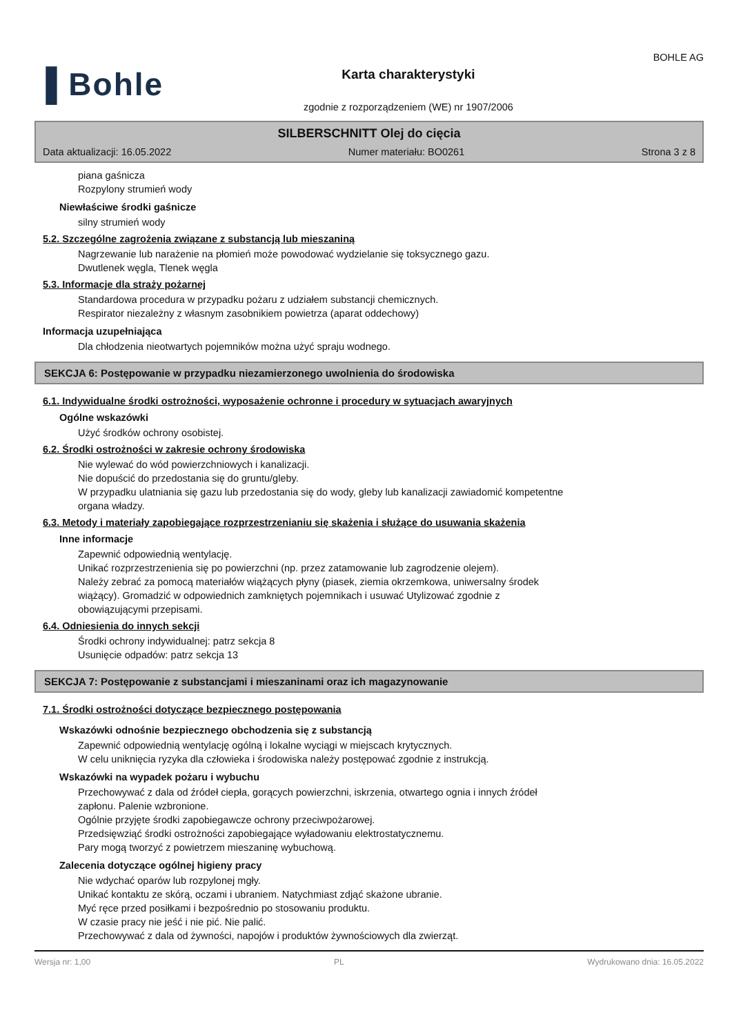▐ Bohle
Karta charakterystyki
zgodnie z rozporządzeniem (WE) nr 1907/2006
BOHLE AG
SILBERSCHNITT Olej do cięcia
Data aktualizacji: 16.05.2022 Numer materiału: BO0261 Strona 3 z 8
piana gaśnicza
Rozpylony strumień wody
Niewłaściwe środki gaśnicze
silny strumień wody
5.2. Szczególne zagrożenia związane z substancją lub mieszaniną
Nagrzewanie lub narażenie na płomień może powodować wydzielanie się toksycznego gazu.
Dwutlenek węgla, Tlenek węgla
5.3. Informacje dla straży pożarnej
Standardowa procedura w przypadku pożaru z udziałem substancji chemicznych.
Respirator niezależny z własnym zasobnikiem powietrza (aparat oddechowy)
Informacja uzupełniająca
Dla chłodzenia nieotwartych pojemników można użyć spraju wodnego.
SEKCJA 6: Postępowanie w przypadku niezamierzonego uwolnienia do środowiska
6.1. Indywidualne środki ostrożności, wyposażenie ochronne i procedury w sytuacjach awaryjnych
Ogólne wskazówki
Użyć środków ochrony osobistej.
6.2. Środki ostrożności w zakresie ochrony środowiska
Nie wylewać do wód powierzchniowych i kanalizacji.
Nie dopuścić do przedostania się do gruntu/gleby.
W przypadku ulatniania się gazu lub przedostania się do wody, gleby lub kanalizacji zawiadomić kompetentne
organa władzy.
6.3. Metody i materiały zapobiegające rozprzestrzenianiu się skażenia i służące do usuwania skażenia
Inne informacje
Zapewnić odpowiednią wentylację.
Unikać rozprzestrzenienia się po powierzchni (np. przez zatamowanie lub zagrodzenie olejem).
Należy zebrać za pomocą materiałów wiążących płyny (piasek, ziemia okrzemkowa, uniwersalny środek
wiążący). Gromadzić w odpowiednich zamkniętych pojemnikach i usuwać Utylizować zgodnie z
obowiązującymi przepisami.
6.4. Odniesienia do innych sekcji
Środki ochrony indywidualnej: patrz sekcja 8
Usunięcie odpadów: patrz sekcja 13
SEKCJA 7: Postępowanie z substancjami i mieszaninami oraz ich magazynowanie
7.1. Środki ostrożności dotyczące bezpiecznego postępowania
Wskazówki odnośnie bezpiecznego obchodzenia się z substancją
Zapewnić odpowiednią wentylację ogólną i lokalne wyciągi w miejscach krytycznych.
W celu uniknięcia ryzyka dla człowieka i środowiska należy postępować zgodnie z instrukcją.
Wskazówki na wypadek pożaru i wybuchu
Przechowywać z dala od źródeł ciepła, gorących powierzchni, iskrzenia, otwartego ognia i innych źródeł
zapłonu. Palenie wzbronione.
Ogólnie przyjęte środki zapobiegawcze ochrony przeciwpożarowej.
Przedsięwziąć środki ostrożności zapobiegające wyładowaniu elektrostatycznemu.
Pary mogą tworzyć z powietrzem mieszaninę wybuchową.
Zalecenia dotyczące ogólnej higieny pracy
Nie wdychać oparów lub rozpylonej mgły.
Unikać kontaktu ze skórą, oczami i ubraniem. Natychmiast zdjąć skażone ubranie.
Myć ręce przed posiłkami i bezpośrednio po stosowaniu produktu.
W czasie pracy nie jeść i nie pić. Nie palić.
Przechowywać z dala od żywności, napojów i produktów żywnościowych dla zwierząt.
Wersja nr: 1,00 PL Wydrukowano dnia: 16.05.2022